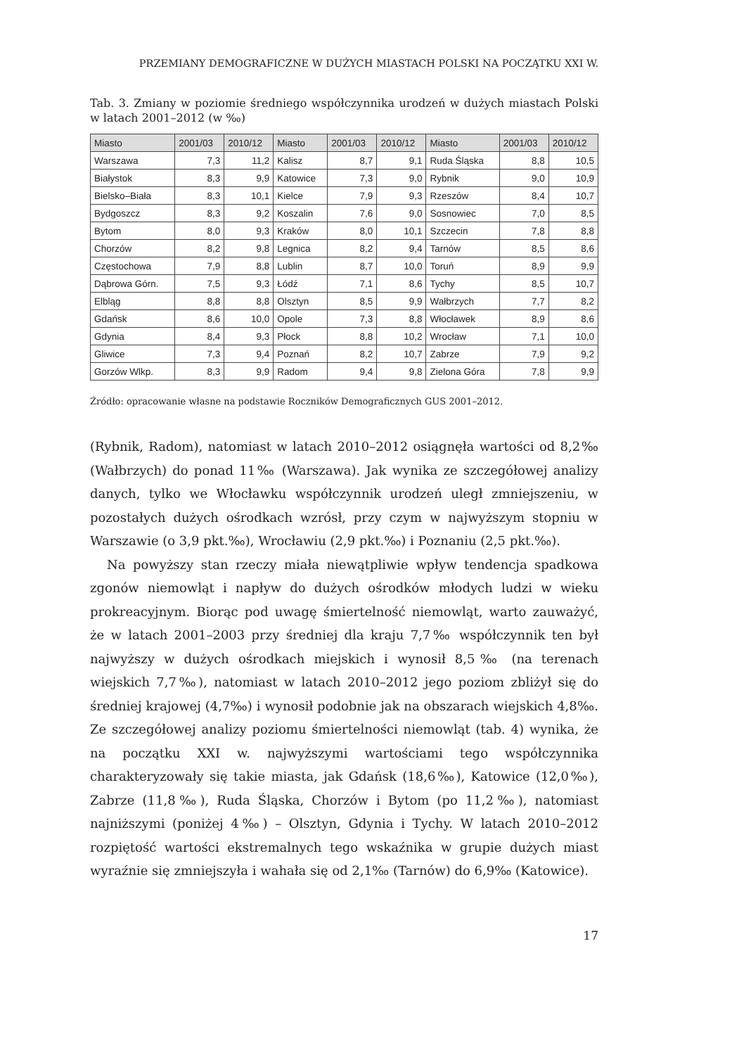PRZEMIANY DEMOGRAFICZNE W DUŻYCH MIASTACH POLSKI NA POCZĄTKU XXI W.
Tab. 3. Zmiany w poziomie średniego współczynnika urodzeń w dużych miastach Polski w latach 2001–2012 (w ‰)
| Miasto | 2001/03 | 2010/12 | Miasto | 2001/03 | 2010/12 | Miasto | 2001/03 | 2010/12 |
| --- | --- | --- | --- | --- | --- | --- | --- | --- |
| Warszawa | 7,3 | 11,2 | Kalisz | 8,7 | 9,1 | Ruda Śląska | 8,8 | 10,5 |
| Białystok | 8,3 | 9,9 | Katowice | 7,3 | 9,0 | Rybnik | 9,0 | 10,9 |
| Bielsko–Biała | 8,3 | 10,1 | Kielce | 7,9 | 9,3 | Rzeszów | 8,4 | 10,7 |
| Bydgoszcz | 8,3 | 9,2 | Koszalin | 7,6 | 9,0 | Sosnowiec | 7,0 | 8,5 |
| Bytom | 8,0 | 9,3 | Kraków | 8,0 | 10,1 | Szczecin | 7,8 | 8,8 |
| Chorzów | 8,2 | 9,8 | Legnica | 8,2 | 9,4 | Tarnów | 8,5 | 8,6 |
| Częstochowa | 7,9 | 8,8 | Lublin | 8,7 | 10,0 | Toruń | 8,9 | 9,9 |
| Dąbrowa Górn. | 7,5 | 9,3 | Łódź | 7,1 | 8,6 | Tychy | 8,5 | 10,7 |
| Elbląg | 8,8 | 8,8 | Olsztyn | 8,5 | 9,9 | Wałbrzych | 7,7 | 8,2 |
| Gdańsk | 8,6 | 10,0 | Opole | 7,3 | 8,8 | Włocławek | 8,9 | 8,6 |
| Gdynia | 8,4 | 9,3 | Płock | 8,8 | 10,2 | Wrocław | 7,1 | 10,0 |
| Gliwice | 7,3 | 9,4 | Poznań | 8,2 | 10,7 | Zabrze | 7,9 | 9,2 |
| Gorzów Wlkp. | 8,3 | 9,9 | Radom | 9,4 | 9,8 | Zielona Góra | 7,8 | 9,9 |
Źródło: opracowanie własne na podstawie Roczników Demograficznych GUS 2001–2012.
(Rybnik, Radom), natomiast w latach 2010–2012 osiągnęła wartości od 8,2‰ (Wałbrzych) do ponad 11‰ (Warszawa). Jak wynika ze szczegółowej analizy danych, tylko we Włocławku współczynnik urodzeń uległ zmniejszeniu, w pozostałych dużych ośrodkach wzrósł, przy czym w najwyższym stopniu w Warszawie (o 3,9 pkt.‰), Wrocławiu (2,9 pkt.‰) i Poznaniu (2,5 pkt.‰).
Na powyższy stan rzeczy miała niewątpliwie wpływ tendencja spadkowa zgonów niemowląt i napływ do dużych ośrodków młodych ludzi w wieku prokreacyjnym. Biorąc pod uwagę śmiertelność niemowląt, warto zauważyć, że w latach 2001–2003 przy średniej dla kraju 7,7‰ współczynnik ten był najwyższy w dużych ośrodkach miejskich i wynosił 8,5‰ (na terenach wiejskich 7,7‰), natomiast w latach 2010–2012 jego poziom zbliżył się do średniej krajowej (4,7‰) i wynosił podobnie jak na obszarach wiejskich 4,8‰. Ze szczegółowej analizy poziomu śmiertelności niemowląt (tab. 4) wynika, że na początku XXI w. najwyższymi wartościami tego współczynnika charakteryzowały się takie miasta, jak Gdańsk (18,6‰), Katowice (12,0‰), Zabrze (11,8‰), Ruda Śląska, Chorzów i Bytom (po 11,2‰), natomiast najniższymi (poniżej 4‰) – Olsztyn, Gdynia i Tychy. W latach 2010–2012 rozpiętość wartości ekstremalnych tego wskaźnika w grupie dużych miast wyraźnie się zmniejszyła i wahała się od 2,1‰ (Tarnów) do 6,9‰ (Katowice).
17